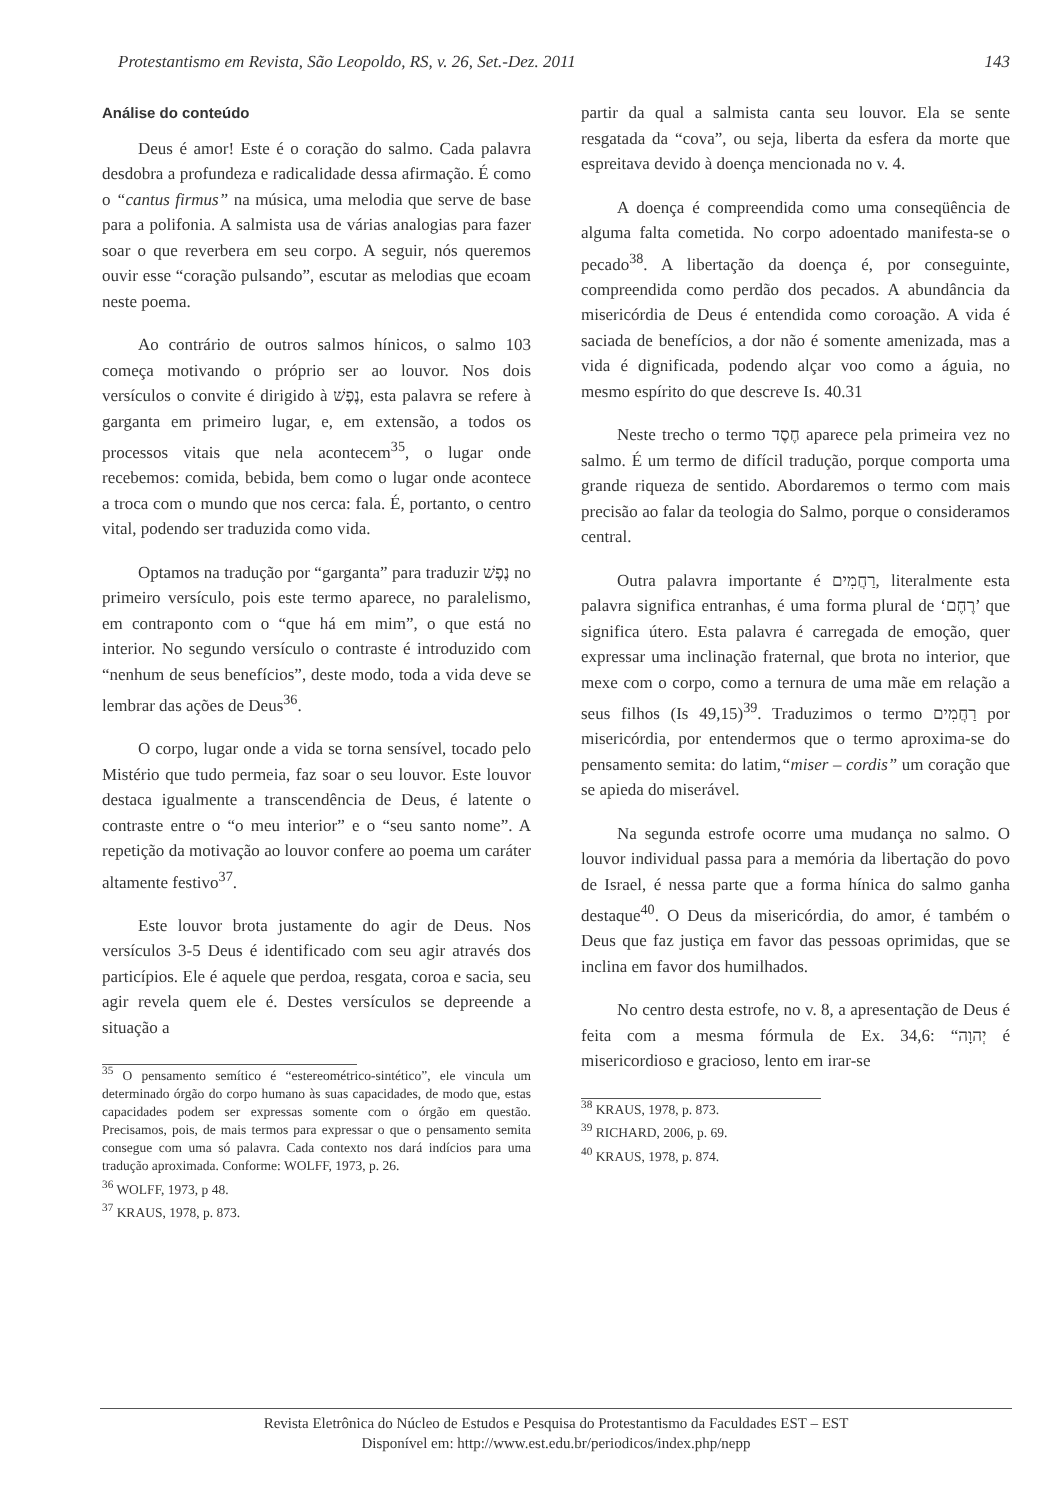Protestantismo em Revista, São Leopoldo, RS, v. 26, Set.-Dez. 2011 143
Análise do conteúdo
Deus é amor! Este é o coração do salmo. Cada palavra desdobra a profundeza e radicalidade dessa afirmação. É como o “cantus firmus” na música, uma melodia que serve de base para a polifonia. A salmista usa de várias analogias para fazer soar o que reverbera em seu corpo. A seguir, nós queremos ouvir esse “coração pulsando”, escutar as melodias que ecoam neste poema.
Ao contrário de outros salmos hínicos, o salmo 103 começa motivando o próprio ser ao louvor. Nos dois versículos o convite é dirigido à נֶפֶשׁ, esta palavra se refere à garganta em primeiro lugar, e, em extensão, a todos os processos vitais que nela acontecem<sup>35</sup>, o lugar onde recebemos: comida, bebida, bem como o lugar onde acontece a troca com o mundo que nos cerca: fala. É, portanto, o centro vital, podendo ser traduzida como vida.
Optamos na tradução por “garganta” para traduzir נֶפֶשׁ no primeiro versículo, pois este termo aparece, no paralelismo, em contraponto com o “que há em mim”, o que está no interior. No segundo versículo o contraste é introduzido com “nenhum de seus benefícios”, deste modo, toda a vida deve se lembrar das ações de Deus<sup>36</sup>.
O corpo, lugar onde a vida se torna sensível, tocado pelo Mistério que tudo permeia, faz soar o seu louvor. Este louvor destaca igualmente a transcendência de Deus, é latente o contraste entre o “o meu interior” e o “seu santo nome”. A repetição da motivação ao louvor confere ao poema um caráter altamente festivo<sup>37</sup>.
Este louvor brota justamente do agir de Deus. Nos versículos 3-5 Deus é identificado com seu agir através dos particípios. Ele é aquele que perdoa, resgata, coroa e sacia, seu agir revela quem ele é. Destes versículos se depreende a situação a
<sup>35</sup> O pensamento semítico é “estereométrico-sintético”, ele vincula um determinado órgão do corpo humano às suas capacidades, de modo que, estas capacidades podem ser expressas somente com o órgão em questão. Precisamos, pois, de mais termos para expressar o que o pensamento semita consegue com uma só palavra. Cada contexto nos dará indícios para uma tradução aproximada. Conforme: WOLFF, 1973, p. 26.
<sup>36</sup> WOLFF, 1973, p 48.
<sup>37</sup> KRAUS, 1978, p. 873.
partir da qual a salmista canta seu louvor. Ela se sente resgatada da “cova”, ou seja, liberta da esfera da morte que espreitava devido à doença mencionada no v. 4.
A doença é compreendida como uma conseqüência de alguma falta cometida. No corpo adoentado manifesta-se o pecado<sup>38</sup>. A libertação da doença é, por conseguinte, compreendida como perdão dos pecados. A abundância da misericórdia de Deus é entendida como coroação. A vida é saciada de benefícios, a dor não é somente amenizada, mas a vida é dignificada, podendo alçar voo como a águia, no mesmo espírito do que descreve Is. 40.31
Neste trecho o termo חֶסֶד aparece pela primeira vez no salmo. É um termo de difícil tradução, porque comporta uma grande riqueza de sentido. Abordaremos o termo com mais precisão ao falar da teologia do Salmo, porque o consideramos central.
Outra palavra importante é רַחֲמִים, literalmente esta palavra significa entranhas, é uma forma plural de ‘רֶחֶם’ que significa útero. Esta palavra é carregada de emoção, quer expressar uma inclinação fraternal, que brota no interior, que mexe com o corpo, como a ternura de uma mãe em relação a seus filhos (Is 49,15)<sup>39</sup>. Traduzimos o termo רַחֲמִים por misericórdia, por entendermos que o termo aproxima-se do pensamento semita: do latim,“miser – cordis” um coração que se apieda do miserável.
Na segunda estrofe ocorre uma mudança no salmo. O louvor individual passa para a memória da libertação do povo de Israel, é nessa parte que a forma hínica do salmo ganha destaque<sup>40</sup>. O Deus da misericórdia, do amor, é também o Deus que faz justiça em favor das pessoas oprimidas, que se inclina em favor dos humilhados.
No centro desta estrofe, no v. 8, a apresentação de Deus é feita com a mesma fórmula de Ex. 34,6: “יְהוָה é misericordioso e gracioso, lento em irar-se
<sup>38</sup> KRAUS, 1978, p. 873.
<sup>39</sup> RICHARD, 2006, p. 69.
<sup>40</sup> KRAUS, 1978, p. 874.
Revista Eletrônica do Núcleo de Estudos e Pesquisa do Protestantismo da Faculdades EST – EST
Disponível em: http://www.est.edu.br/periodicos/index.php/nepp